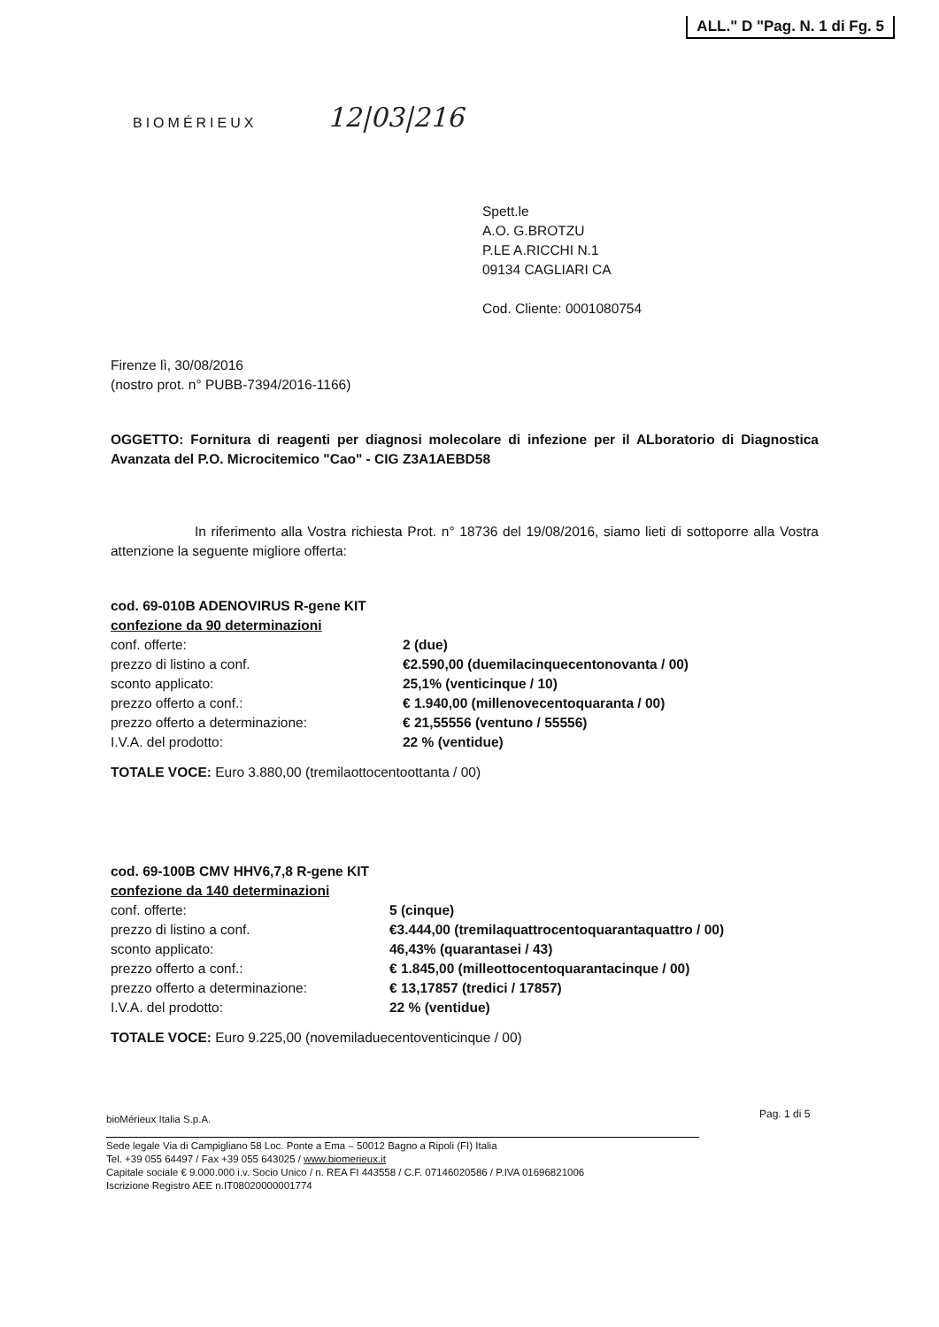ALL." D "Pag. N. 1 di Fg. 5
12|03|216
BIOMÉRIEUX
Spett.le
A.O. G.BROTZU
P.LE A.RICCHI N.1
09134 CAGLIARI CA
Cod. Cliente: 0001080754
Firenze lì, 30/08/2016
(nostro prot. n° PUBB-7394/2016-1166)
OGGETTO: Fornitura di reagenti per diagnosi molecolare di infezione per il ALboratorio di Diagnostica Avanzata del P.O. Microcitemico "Cao" - CIG Z3A1AEBD58
In riferimento alla Vostra richiesta Prot. n° 18736 del 19/08/2016, siamo lieti di sottoporre alla Vostra attenzione la seguente migliore offerta:
cod. 69-010B ADENOVIRUS R-gene KIT
confezione da 90 determinazioni
| conf. offerte: | 2 (due) |
| prezzo di listino a conf. | €2.590,00 (duemilacinquecentonovanta / 00) |
| sconto applicato: | 25,1% (venticinque / 10) |
| prezzo offerto a conf.: | € 1.940,00 (millenovecentoquaranta / 00) |
| prezzo offerto a determinazione: | € 21,55556 (ventuno / 55556) |
| I.V.A. del prodotto: | 22 % (ventidue) |
TOTALE VOCE: Euro 3.880,00 (tremilaottocentoottanta / 00)
cod. 69-100B CMV HHV6,7,8 R-gene KIT
confezione da 140 determinazioni
| conf. offerte: | 5 (cinque) |
| prezzo di listino a conf. | €3.444,00 (tremilaquattrocentoquarantaquattro / 00) |
| sconto applicato: | 46,43% (quarantasei / 43) |
| prezzo offerto a conf.: | € 1.845,00 (milleottocentoquarantacinque / 00) |
| prezzo offerto a determinazione: | € 13,17857 (tredici / 17857) |
| I.V.A. del prodotto: | 22 % (ventidue) |
TOTALE VOCE: Euro 9.225,00 (novemiladuecentoventicinque / 00)
Pag. 1 di 5
bioMérieux Italia S.p.A.
Sede legale Via di Campigliano 58 Loc. Ponte a Ema – 50012 Bagno a Ripoli (FI) Italia
Tel. +39 055 64497 / Fax +39 055 643025 / www.biomerieux.it
Capitale sociale € 9.000.000 i.v. Socio Unico / n. REA FI 443558 / C.F. 07146020586 / P.IVA 01696821006
Iscrizione Registro AEE n.IT08020000001774